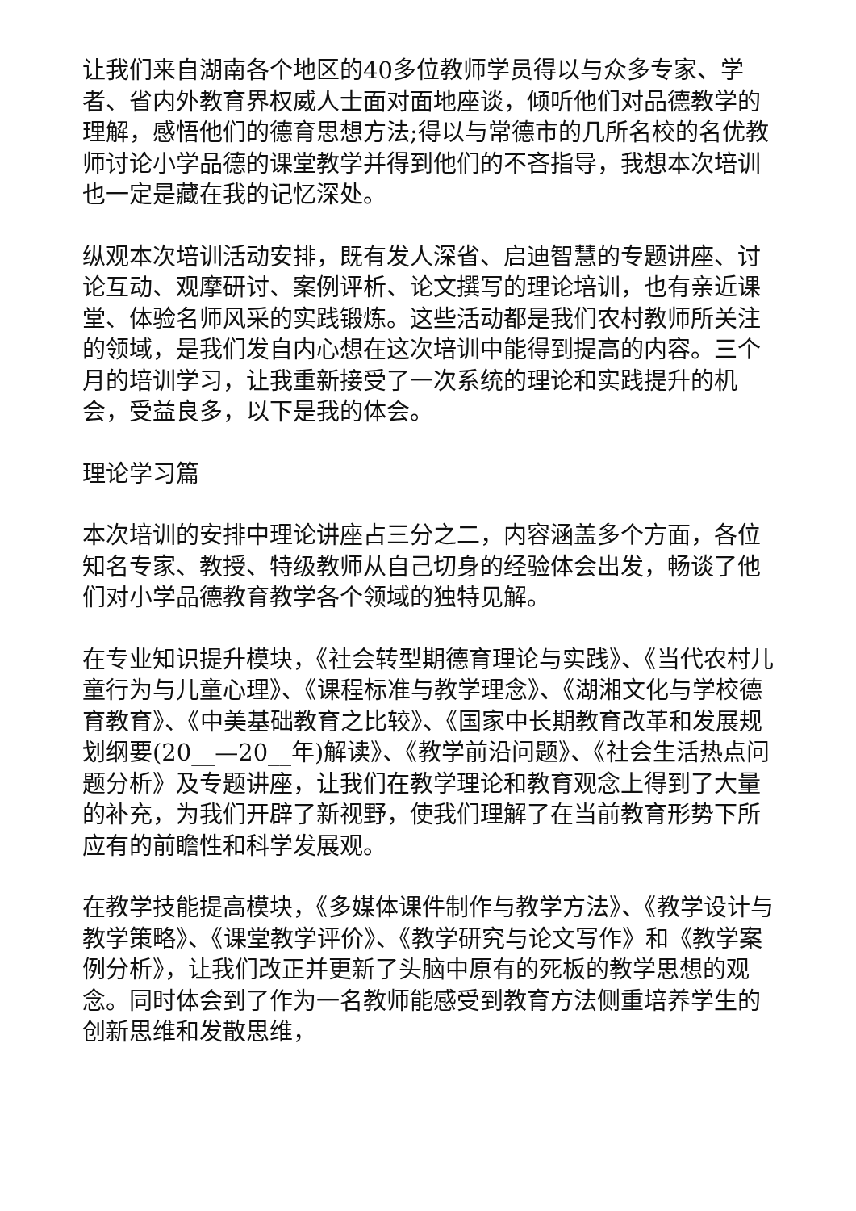让我们来自湖南各个地区的40多位教师学员得以与众多专家、学者、省内外教育界权威人士面对面地座谈，倾听他们对品德教学的理解，感悟他们的德育思想方法;得以与常德市的几所名校的名优教师讨论小学品德的课堂教学并得到他们的不吝指导，我想本次培训也一定是藏在我的记忆深处。
纵观本次培训活动安排，既有发人深省、启迪智慧的专题讲座、讨论互动、观摩研讨、案例评析、论文撰写的理论培训，也有亲近课堂、体验名师风采的实践锻炼。这些活动都是我们农村教师所关注的领域，是我们发自内心想在这次培训中能得到提高的内容。三个月的培训学习，让我重新接受了一次系统的理论和实践提升的机会，受益良多，以下是我的体会。
理论学习篇
本次培训的安排中理论讲座占三分之二，内容涵盖多个方面，各位知名专家、教授、特级教师从自己切身的经验体会出发，畅谈了他们对小学品德教育教学各个领域的独特见解。
在专业知识提升模块，《社会转型期德育理论与实践》、《当代农村儿童行为与儿童心理》、《课程标准与教学理念》、《湖湘文化与学校德育教育》、《中美基础教育之比较》、《国家中长期教育改革和发展规划纲要(20__—20__年)解读》、《教学前沿问题》、《社会生活热点问题分析》及专题讲座，让我们在教学理论和教育观念上得到了大量的补充，为我们开辟了新视野，使我们理解了在当前教育形势下所应有的前瞻性和科学发展观。
在教学技能提高模块，《多媒体课件制作与教学方法》、《教学设计与教学策略》、《课堂教学评价》、《教学研究与论文写作》和《教学案例分析》，让我们改正并更新了头脑中原有的死板的教学思想的观念。同时体会到了作为一名教师能感受到教育方法侧重培养学生的创新思维和发散思维，